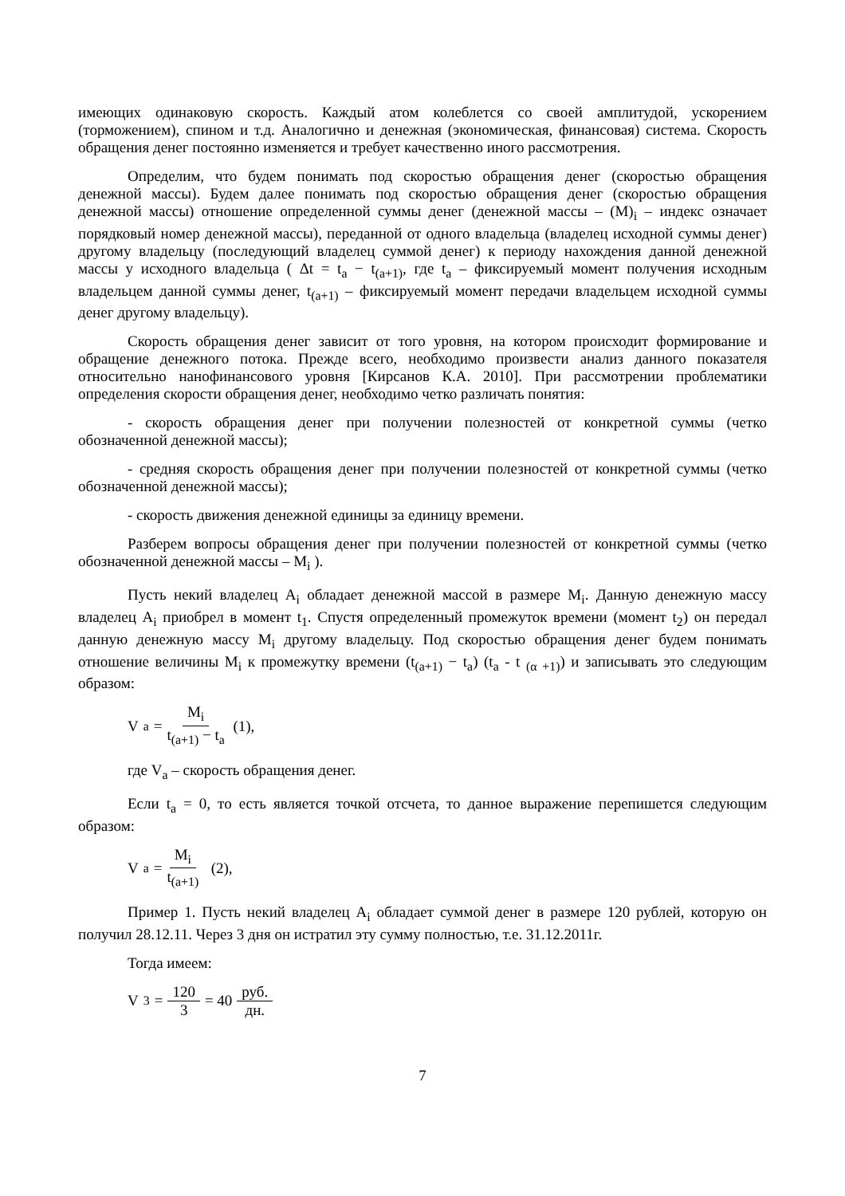имеющих одинаковую скорость. Каждый атом колеблется со своей амплитудой, ускорением (торможением), спином и т.д. Аналогично и денежная (экономическая, финансовая) система. Скорость обращения денег постоянно изменяется и требует качественно иного рассмотрения.
Определим, что будем понимать под скоростью обращения денег (скоростью обращения денежной массы). Будем далее понимать под скоростью обращения денег (скоростью обращения денежной массы) отношение определенной суммы денег (денежной массы – (M)<sub>i</sub> – индекс означает порядковый номер денежной массы), переданной от одного владельца (владелец исходной суммы денег) другому владельцу (последующий владелец суммой денег) к периоду нахождения данной денежной массы у исходного владельца ( Δt = t<sub>a</sub> − t<sub>(a+1)</sub>, где t<sub>a</sub> – фиксируемый момент получения исходным владельцем данной суммы денег, t<sub>(a+1)</sub> – фиксируемый момент передачи владельцем исходной суммы денег другому владельцу).
Скорость обращения денег зависит от того уровня, на котором происходит формирование и обращение денежного потока. Прежде всего, необходимо произвести анализ данного показателя относительно нанофинансового уровня [Кирсанов К.А. 2010]. При рассмотрении проблематики определения скорости обращения денег, необходимо четко различать понятия:
- скорость обращения денег при получении полезностей от конкретной суммы (четко обозначенной денежной массы);
- средняя скорость обращения денег при получении полезностей от конкретной суммы (четко обозначенной денежной массы);
- скорость движения денежной единицы за единицу времени.
Разберем вопросы обращения денег при получении полезностей от конкретной суммы (четко обозначенной денежной массы – M<sub>i</sub> ).
Пусть некий владелец A<sub>i</sub> обладает денежной массой в размере M<sub>i</sub>. Данную денежную массу владелец A<sub>i</sub> приобрел в момент t<sub>1</sub>. Спустя определенный промежуток времени (момент t<sub>2</sub>) он передал данную денежную массу M<sub>i</sub> другому владельцу. Под скоростью обращения денег будем понимать отношение величины M<sub>i</sub> к промежутку времени (t<sub>(a+1)</sub> − t<sub>a</sub>) (t<sub>a</sub> - t <sub>(α +1)</sub>) и записывать это следующим образом:
V<sub>a</sub> = M<sub>i</sub> t<sub>(a+1)</sub> − t<sub>a</sub> (1),
где V<sub>a</sub> – скорость обращения денег.
Если t<sub>a</sub> = 0, то есть является точкой отсчета, то данное выражение перепишется следующим образом:
V<sub>a</sub> = M<sub>i</sub> t<sub>(a+1)</sub> (2),
Пример 1. Пусть некий владелец A<sub>i</sub> обладает суммой денег в размере 120 рублей, которую он получил 28.12.11. Через 3 дня он истратил эту сумму полностью, т.е. 31.12.2011г.
Тогда имеем:
V<sub>3</sub> = 120 3 = 40 руб. дн.
7